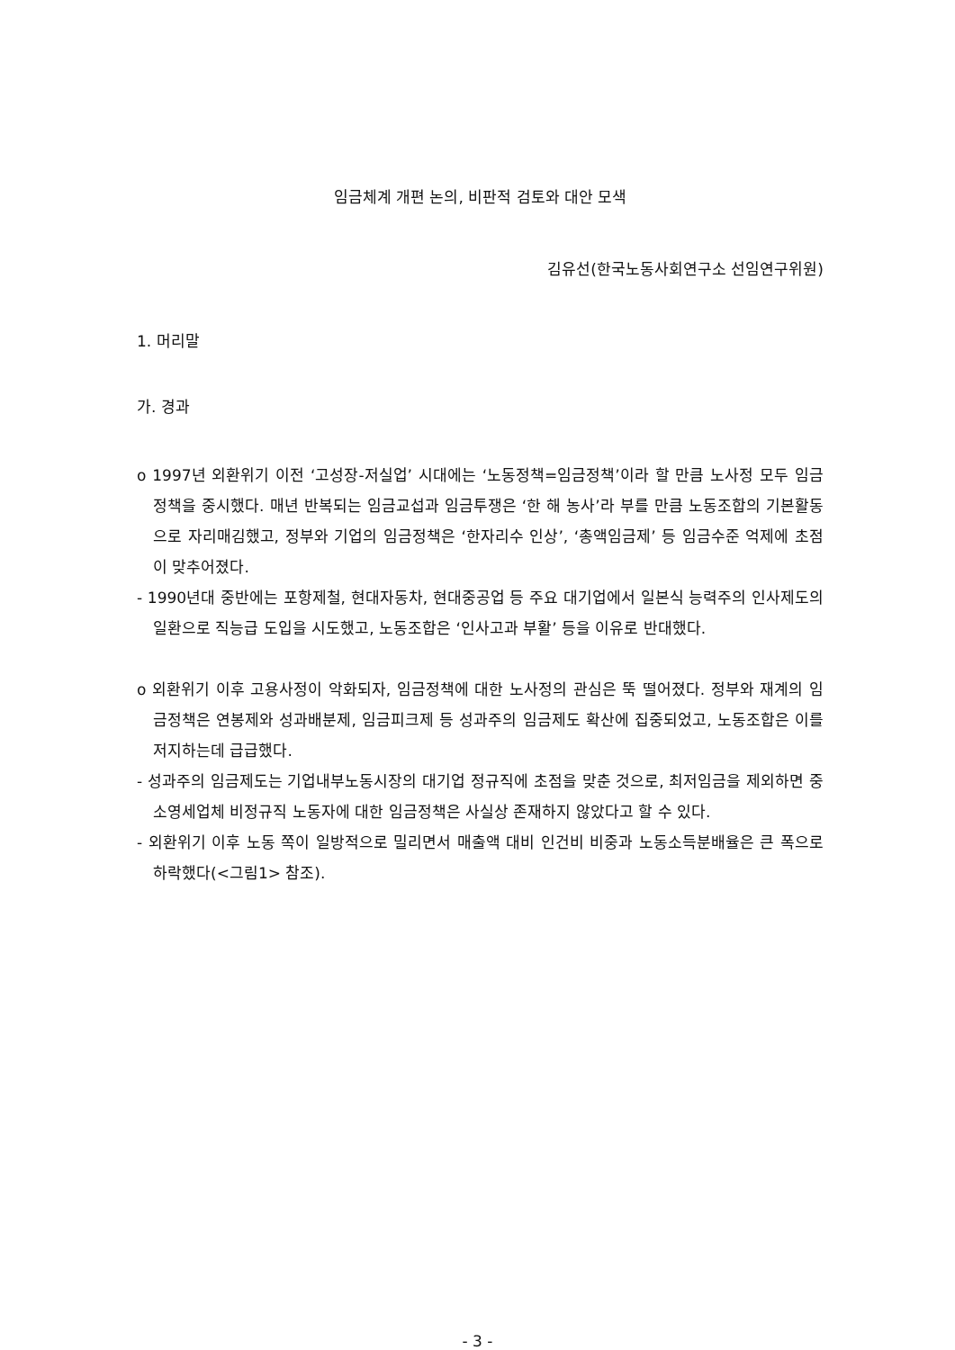임금체계 개편 논의, 비판적 검토와 대안 모색
김유선(한국노동사회연구소 선임연구위원)
1. 머리말
가. 경과
o 1997년 외환위기 이전 ‘고성장-저실업’ 시대에는 ‘노동정책=임금정책’이라 할 만큼 노사정 모두 임금정책을 중시했다. 매년 반복되는 임금교섭과 임금투쟁은 ‘한 해 농사’라 부를 만큼 노동조합의 기본활동으로 자리매김했고, 정부와 기업의 임금정책은 ‘한자리수 인상’, ‘총액임금제’ 등 임금수준 억제에 초점이 맞추어졌다.
- 1990년대 중반에는 포항제철, 현대자동차, 현대중공업 등 주요 대기업에서 일본식 능력주의 인사제도의 일환으로 직능급 도입을 시도했고, 노동조합은 ‘인사고과 부활’ 등을 이유로 반대했다.
o 외환위기 이후 고용사정이 악화되자, 임금정책에 대한 노사정의 관심은 뚝 떨어졌다. 정부와 재계의 임금정책은 연봉제와 성과배분제, 임금피크제 등 성과주의 임금제도 확산에 집중되었고, 노동조합은 이를 저지하는데 급급했다.
- 성과주의 임금제도는 기업내부노동시장의 대기업 정규직에 초점을 맞춘 것으로, 최저임금을 제외하면 중소영세업체 비정규직 노동자에 대한 임금정책은 사실상 존재하지 않았다고 할 수 있다.
- 외환위기 이후 노동 쪽이 일방적으로 밀리면서 매출액 대비 인건비 비중과 노동소득분배율은 큰 폭으로 하락했다(<그림1> 참조).
- 3 -